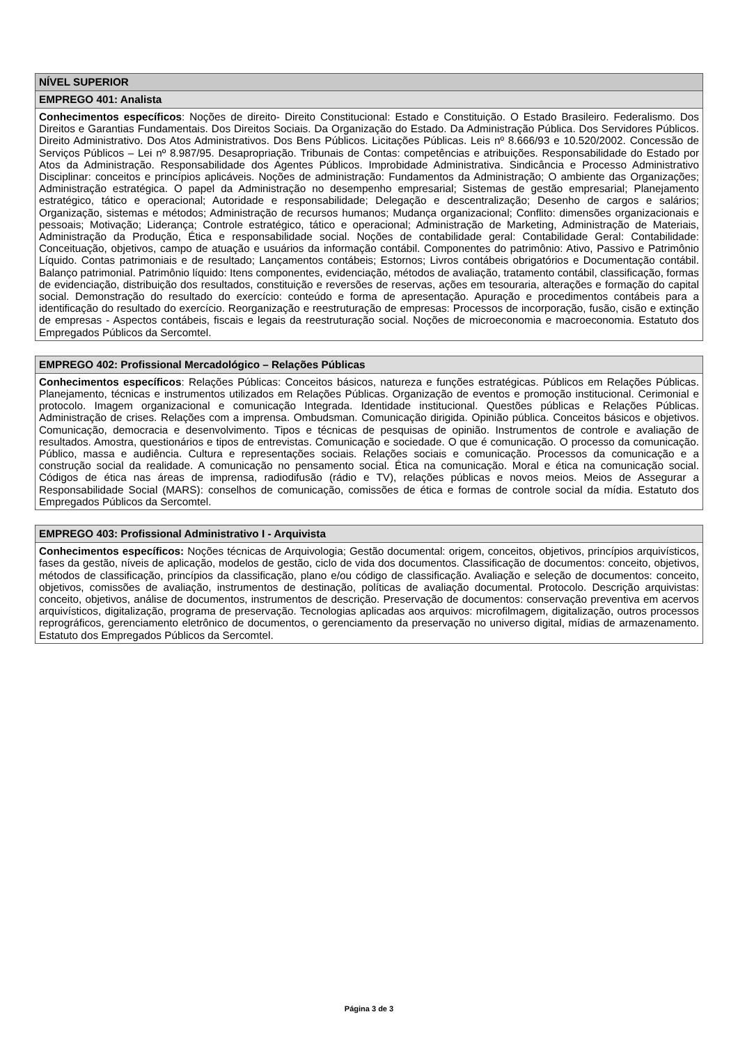| NÍVEL SUPERIOR |
| --- |
| EMPREGO 401: Analista |
| Conhecimentos específicos : Noções de direito- Direito Constitucional: Estado e Constituição. O Estado Brasileiro. Federalismo. Dos Direitos e Garantias Fundamentais. Dos Direitos Sociais. Da Organização do Estado. Da Administração Pública. Dos Servidores Públicos. Direito Administrativo. Dos Atos Administrativos. Dos Bens Públicos. Licitações Públicas. Leis nº 8.666/93 e 10.520/2002. Concessão de Serviços Públicos – Lei nº 8.987/95. Desapropriação. Tribunais de Contas: competências e atribuições. Responsabilidade do Estado por Atos da Administração. Responsabilidade dos Agentes Públicos. Improbidade Administrativa. Sindicância e Processo Administrativo Disciplinar: conceitos e princípios aplicáveis. Noções de administração: Fundamentos da Administração; O ambiente das Organizações; Administração estratégica. O papel da Administração no desempenho empresarial; Sistemas de gestão empresarial; Planejamento estratégico, tático e operacional; Autoridade e responsabilidade; Delegação e descentralização; Desenho de cargos e salários; Organização, sistemas e métodos; Administração de recursos humanos; Mudança organizacional; Conflito: dimensões organizacionais e pessoais; Motivação; Liderança; Controle estratégico, tático e operacional; Administração de Marketing, Administração de Materiais, Administração da Produção, Ética e responsabilidade social. Noções de contabilidade geral: Contabilidade Geral: Contabilidade: Conceituação, objetivos, campo de atuação e usuários da informação contábil. Componentes do patrimônio: Ativo, Passivo e Patrimônio Líquido. Contas patrimoniais e de resultado; Lançamentos contábeis; Estornos; Livros contábeis obrigatórios e Documentação contábil. Balanço patrimonial. Patrimônio líquido: Itens componentes, evidenciação, métodos de avaliação, tratamento contábil, classificação, formas de evidenciação, distribuição dos resultados, constituição e reversões de reservas, ações em tesouraria, alterações e formação do capital social. Demonstração do resultado do exercício: conteúdo e forma de apresentação. Apuração e procedimentos contábeis para a identificação do resultado do exercício. Reorganização e reestruturação de empresas: Processos de incorporação, fusão, cisão e extinção de empresas - Aspectos contábeis, fiscais e legais da reestruturação social. Noções de microeconomia e macroeconomia. Estatuto dos Empregados Públicos da Sercomtel. |
| EMPREGO 402: Profissional Mercadológico – Relações Públicas |
| --- |
| Conhecimentos específicos : Relações Públicas: Conceitos básicos, natureza e funções estratégicas. Públicos em Relações Públicas. Planejamento, técnicas e instrumentos utilizados em Relações Públicas. Organização de eventos e promoção institucional. Cerimonial e protocolo. Imagem organizacional e comunicação Integrada. Identidade institucional. Questões públicas e Relações Públicas. Administração de crises. Relações com a imprensa. Ombudsman. Comunicação dirigida. Opinião pública. Conceitos básicos e objetivos. Comunicação, democracia e desenvolvimento. Tipos e técnicas de pesquisas de opinião. Instrumentos de controle e avaliação de resultados. Amostra, questionários e tipos de entrevistas. Comunicação e sociedade. O que é comunicação. O processo da comunicação. Público, massa e audiência. Cultura e representações sociais. Relações sociais e comunicação. Processos da comunicação e a construção social da realidade. A comunicação no pensamento social. Ética na comunicação. Moral e ética na comunicação social. Códigos de ética nas áreas de imprensa, radiodifusão (rádio e TV), relações públicas e novos meios. Meios de Assegurar a Responsabilidade Social (MARS): conselhos de comunicação, comissões de ética e formas de controle social da mídia. Estatuto dos Empregados Públicos da Sercomtel. |
| EMPREGO 403: Profissional Administrativo I - Arquivista |
| --- |
| Conhecimentos específicos: Noções técnicas de Arquivologia; Gestão documental: origem, conceitos, objetivos, princípios arquivísticos, fases da gestão, níveis de aplicação, modelos de gestão, ciclo de vida dos documentos. Classificação de documentos: conceito, objetivos, métodos de classificação, princípios da classificação, plano e/ou código de classificação. Avaliação e seleção de documentos: conceito, objetivos, comissões de avaliação, instrumentos de destinação, políticas de avaliação documental. Protocolo. Descrição arquivistas: conceito, objetivos, análise de documentos, instrumentos de descrição. Preservação de documentos: conservação preventiva em acervos arquivísticos, digitalização, programa de preservação. Tecnologias aplicadas aos arquivos: microfilmagem, digitalização, outros processos reprográficos, gerenciamento eletrônico de documentos, o gerenciamento da preservação no universo digital, mídias de armazenamento. Estatuto dos Empregados Públicos da Sercomtel. |
Página 3 de 3